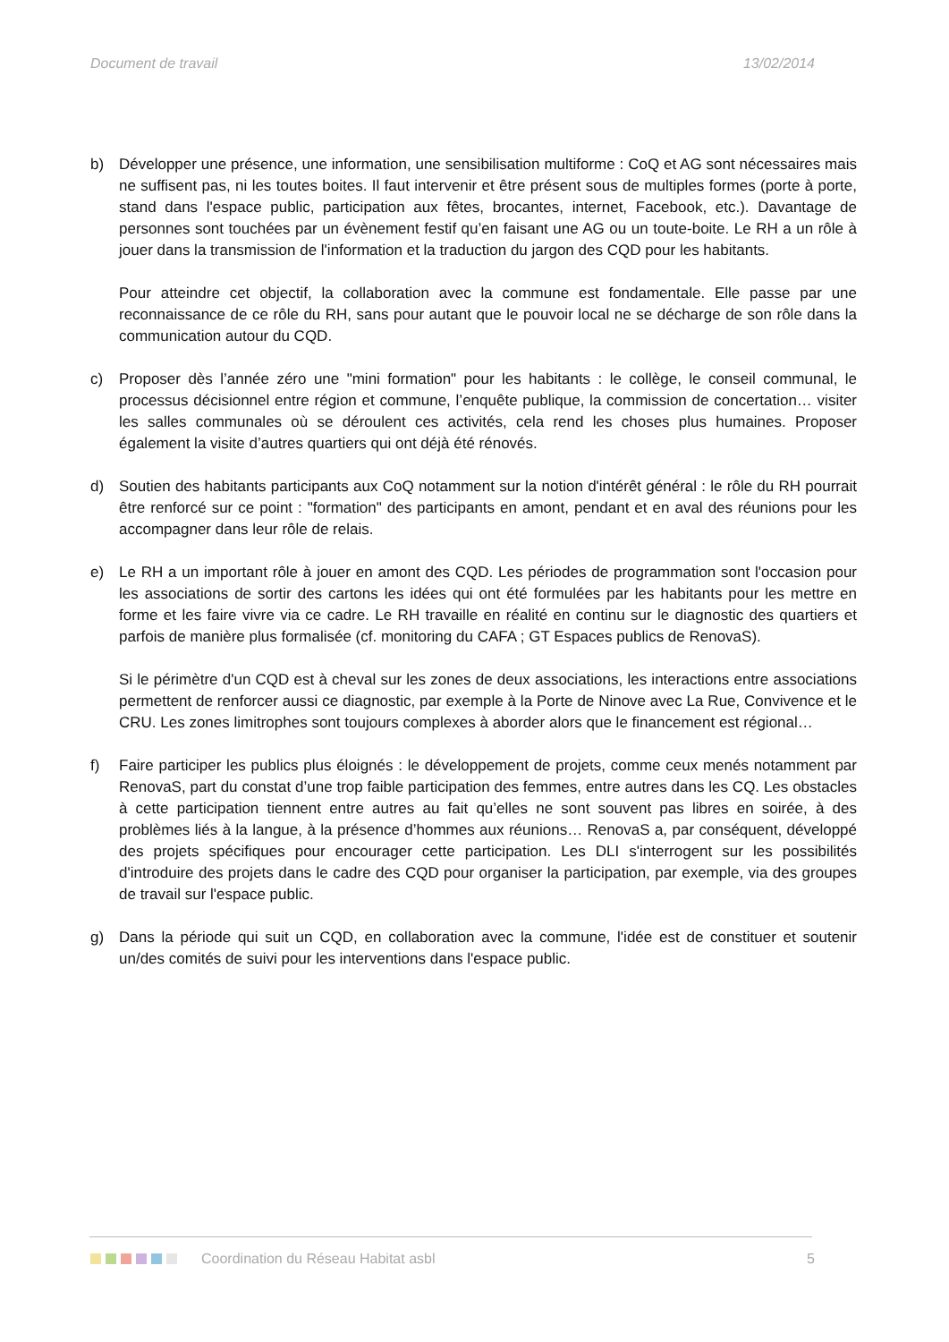Document de travail 13/02/2014
b) Développer une présence, une information, une sensibilisation multiforme : CoQ et AG sont nécessaires mais ne suffisent pas, ni les toutes boites. Il faut intervenir et être présent sous de multiples formes (porte à porte, stand dans l'espace public, participation aux fêtes, brocantes, internet, Facebook, etc.). Davantage de personnes sont touchées par un évènement festif qu’en faisant une AG ou un toute-boite. Le RH a un rôle à jouer dans la transmission de l'information et la traduction du jargon des CQD pour les habitants.
Pour atteindre cet objectif, la collaboration avec la commune est fondamentale. Elle passe par une reconnaissance de ce rôle du RH, sans pour autant que le pouvoir local ne se décharge de son rôle dans la communication autour du CQD.
c) Proposer dès l’année zéro une "mini formation" pour les habitants : le collège, le conseil communal, le processus décisionnel entre région et commune, l’enquête publique, la commission de concertation… visiter les salles communales où se déroulent ces activités, cela rend les choses plus humaines. Proposer également la visite d’autres quartiers qui ont déjà été rénovés.
d) Soutien des habitants participants aux CoQ notamment sur la notion d'intérêt général : le rôle du RH pourrait être renforcé sur ce point : "formation" des participants en amont, pendant et en aval des réunions pour les accompagner dans leur rôle de relais.
e) Le RH a un important rôle à jouer en amont des CQD. Les périodes de programmation sont l'occasion pour les associations de sortir des cartons les idées qui ont été formulées par les habitants pour les mettre en forme et les faire vivre via ce cadre. Le RH travaille en réalité en continu sur le diagnostic des quartiers et parfois de manière plus formalisée (cf. monitoring du CAFA ; GT Espaces publics de RenovaS).
Si le périmètre d'un CQD est à cheval sur les zones de deux associations, les interactions entre associations permettent de renforcer aussi ce diagnostic, par exemple à la Porte de Ninove avec La Rue, Convivence et le CRU. Les zones limitrophes sont toujours complexes à aborder alors que le financement est régional…
f) Faire participer les publics plus éloignés : le développement de projets, comme ceux menés notamment par RenovaS, part du constat d’une trop faible participation des femmes, entre autres dans les CQ. Les obstacles à cette participation tiennent entre autres au fait qu’elles ne sont souvent pas libres en soirée, à des problèmes liés à la langue, à la présence d’hommes aux réunions… RenovaS a, par conséquent, développé des projets spécifiques pour encourager cette participation. Les DLI s'interrogent sur les possibilités d'introduire des projets dans le cadre des CQD pour organiser la participation, par exemple, via des groupes de travail sur l'espace public.
g) Dans la période qui suit un CQD, en collaboration avec la commune, l'idée est de constituer et soutenir un/des comités de suivi pour les interventions dans l'espace public.
Coordination du Réseau Habitat asbl 5